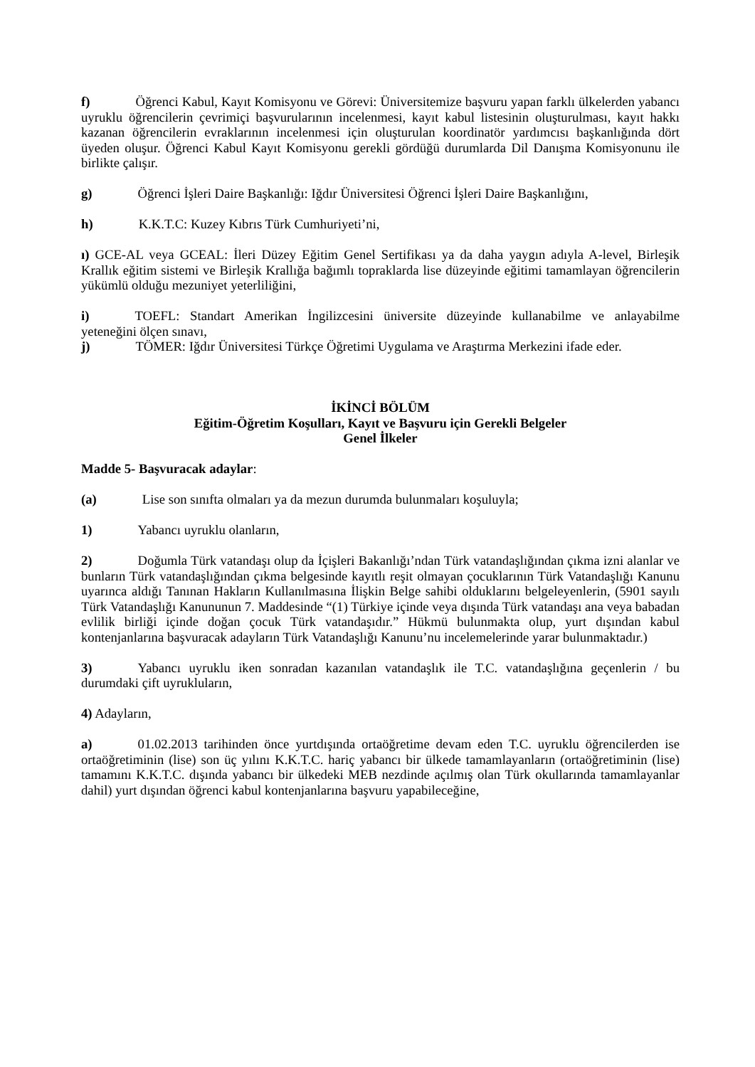f) Öğrenci Kabul, Kayıt Komisyonu ve Görevi: Üniversitemize başvuru yapan farklı ülkelerden yabancı uyruklu öğrencilerin çevrimiçi başvurularının incelenmesi, kayıt kabul listesinin oluşturulması, kayıt hakkı kazanan öğrencilerin evraklarının incelenmesi için oluşturulan koordinatör yardımcısı başkanlığında dört üyeden oluşur. Öğrenci Kabul Kayıt Komisyonu gerekli gördüğü durumlarda Dil Danışma Komisyonunu ile birlikte çalışır.
g) Öğrenci İşleri Daire Başkanlığı: Iğdır Üniversitesi Öğrenci İşleri Daire Başkanlığını,
h) K.K.T.C: Kuzey Kıbrıs Türk Cumhuriyeti’ni,
ı) GCE-AL veya GCEAL: İleri Düzey Eğitim Genel Sertifikası ya da daha yaygın adıyla A-level, Birleşik Krallık eğitim sistemi ve Birleşik Krallığa bağımlı topraklarda lise düzeyinde eğitimi tamamlayan öğrencilerin yükümlü olduğu mezuniyet yeterliliğini,
i) TOEFL: Standart Amerikan İngilizcesini üniversite düzeyinde kullanabilme ve anlayabilme yeteneğini ölçen sınavı,
j) TÖMER: Iğdır Üniversitesi Türkçe Öğretimi Uygulama ve Araştırma Merkezini ifade eder.
İKİNCİ BÖLÜM
Eğitim-Öğretim Koşulları, Kayıt ve Başvuru için Gerekli Belgeler
Genel İlkeler
Madde 5- Başvuracak adaylar:
(a) Lise son sınıfta olmaları ya da mezun durumda bulunmaları koşuluyla;
1) Yabancı uyruklu olanların,
2) Doğumla Türk vatandaşı olup da İçişleri Bakanlığı’ndan Türk vatandaşlığından çıkma izni alanlar ve bunların Türk vatandaşlığından çıkma belgesinde kayıtlı reşit olmayan çocuklarının Türk Vatandaşlığı Kanunu uyarınca aldığı Tanınan Hakların Kullanılmasına İlişkin Belge sahibi olduklarını belgeleyenlerin, (5901 sayılı Türk Vatandaşlığı Kanununun 7. Maddesinde “(1) Türkiye içinde veya dışında Türk vatandaşı ana veya babadan evlilik birliği içinde doğan çocuk Türk vatandaşıdır.” Hükmü bulunmakta olup, yurt dışından kabul kontenjanlarına başvuracak adayların Türk Vatandaşlığı Kanunu’nu incelemelerinde yarar bulunmaktadır.)
3) Yabancı uyruklu iken sonradan kazanılan vatandaşlık ile T.C. vatandaşlığına geçenlerin / bu durumdaki çift uyrukluların,
4) Adayların,
a) 01.02.2013 tarihinden önce yurtdışında ortaöğretime devam eden T.C. uyruklu öğrencilerden ise ortaöğretiminin (lise) son üç yılını K.K.T.C. hariç yabancı bir ülkede tamamlayanların (ortaöğretiminin (lise) tamamını K.K.T.C. dışında yabancı bir ülkedeki MEB nezdinde açılmış olan Türk okullarında tamamlayanlar dahil) yurt dışından öğrenci kabul kontenjanlarına başvuru yapabileceğine,